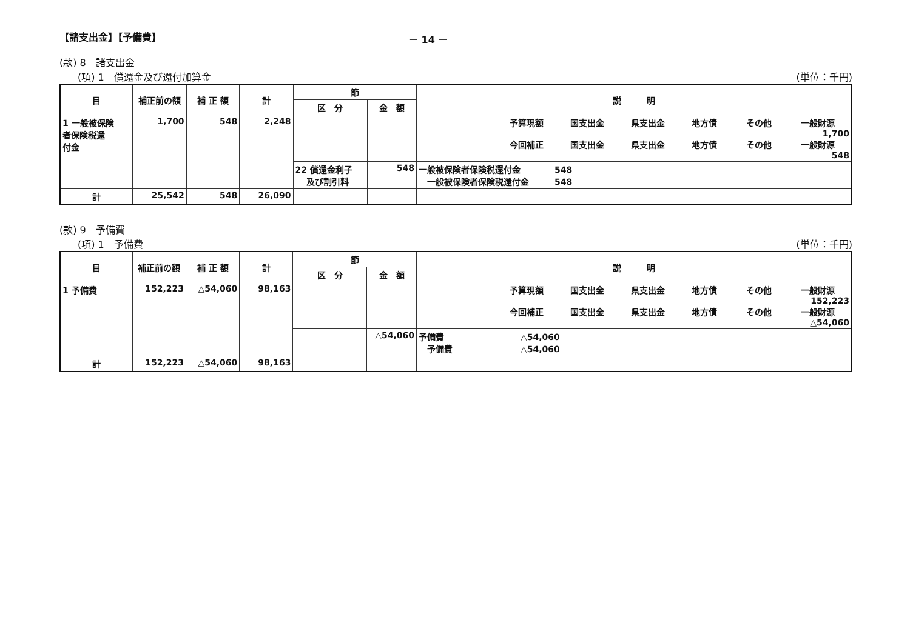【諸支出金】【予備費】 － 14 －
(款) 8　諸支出金
(項) 1　償還金及び還付加算金 (単位：千円)
| 目 | 補正前の額 | 補 正 額 | 計 | 節 | | 説 明 |
| --- | --- | --- | --- | --- | --- | --- |
| | | | | 区 分 | 金 額 | |
| 1 一般被保険 者保険税還 付金 | 1,700 | 548 | 2,248 | | | 予算現額 国支出金 県支出金 地方債 その他 一般財源 1,700 今回補正 国支出金 県支出金 地方債 その他 一般財源 548 |
| | | | | 22 償還金利子 及び割引料 | 548 | 一般被保険者保険税還付金 548 一般被保険者保険税還付金 548 |
| 計 | 25,542 | 548 | 26,090 | | | |
(款) 9　予備費
(項) 1　予備費 (単位：千円)
| 目 | 補正前の額 | 補 正 額 | 計 | 節 | | 説 明 |
| --- | --- | --- | --- | --- | --- | --- |
| | | | | 区 分 | 金 額 | |
| 1 予備費 | 152,223 | △54,060 | 98,163 | | | 予算現額 国支出金 県支出金 地方債 その他 一般財源 152,223 今回補正 国支出金 県支出金 地方債 その他 一般財源 △54,060 |
| | | | | | △54,060 | 予備費 △54,060 予備費 △54,060 |
| 計 | 152,223 | △54,060 | 98,163 | | | |